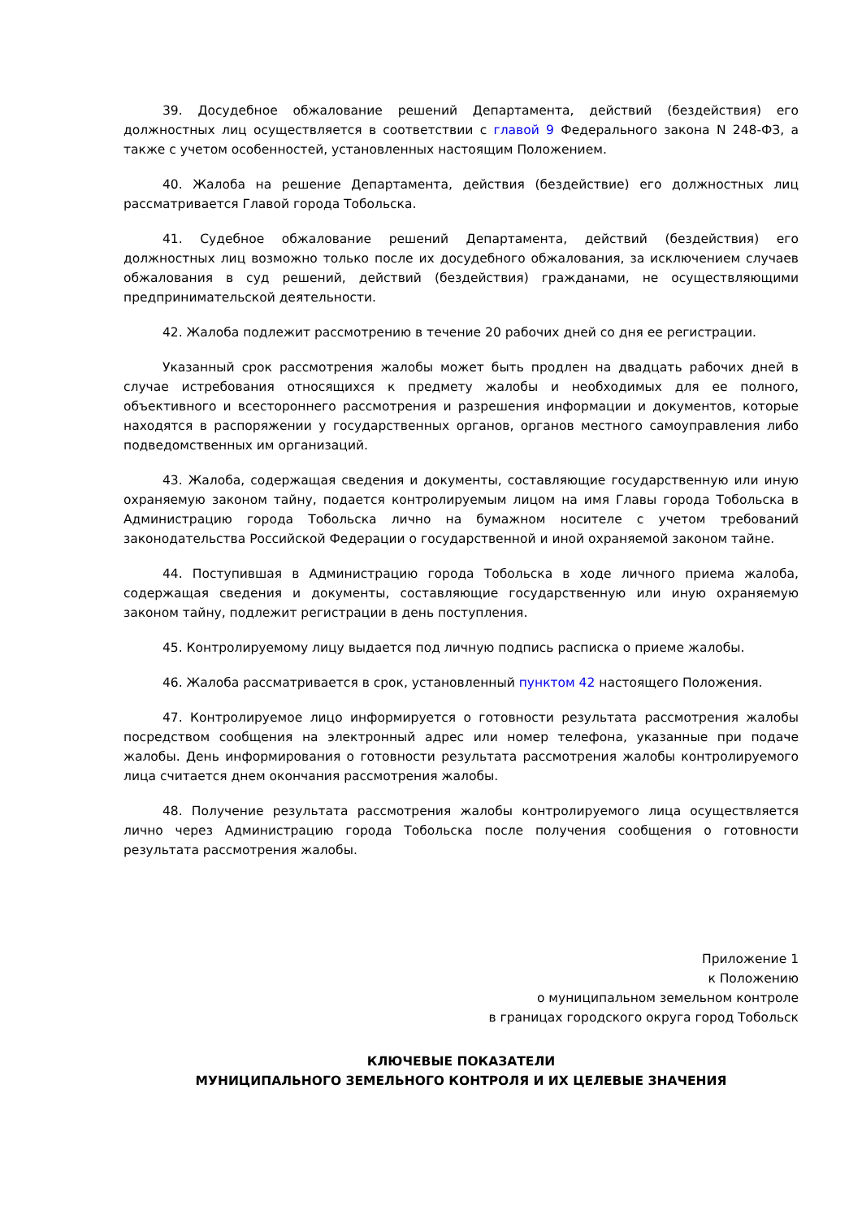39. Досудебное обжалование решений Департамента, действий (бездействия) его должностных лиц осуществляется в соответствии с главой 9 Федерального закона N 248-ФЗ, а также с учетом особенностей, установленных настоящим Положением.
40. Жалоба на решение Департамента, действия (бездействие) его должностных лиц рассматривается Главой города Тобольска.
41. Судебное обжалование решений Департамента, действий (бездействия) его должностных лиц возможно только после их досудебного обжалования, за исключением случаев обжалования в суд решений, действий (бездействия) гражданами, не осуществляющими предпринимательской деятельности.
42. Жалоба подлежит рассмотрению в течение 20 рабочих дней со дня ее регистрации.
Указанный срок рассмотрения жалобы может быть продлен на двадцать рабочих дней в случае истребования относящихся к предмету жалобы и необходимых для ее полного, объективного и всестороннего рассмотрения и разрешения информации и документов, которые находятся в распоряжении у государственных органов, органов местного самоуправления либо подведомственных им организаций.
43. Жалоба, содержащая сведения и документы, составляющие государственную или иную охраняемую законом тайну, подается контролируемым лицом на имя Главы города Тобольска в Администрацию города Тобольска лично на бумажном носителе с учетом требований законодательства Российской Федерации о государственной и иной охраняемой законом тайне.
44. Поступившая в Администрацию города Тобольска в ходе личного приема жалоба, содержащая сведения и документы, составляющие государственную или иную охраняемую законом тайну, подлежит регистрации в день поступления.
45. Контролируемому лицу выдается под личную подпись расписка о приеме жалобы.
46. Жалоба рассматривается в срок, установленный пунктом 42 настоящего Положения.
47. Контролируемое лицо информируется о готовности результата рассмотрения жалобы посредством сообщения на электронный адрес или номер телефона, указанные при подаче жалобы. День информирования о готовности результата рассмотрения жалобы контролируемого лица считается днем окончания рассмотрения жалобы.
48. Получение результата рассмотрения жалобы контролируемого лица осуществляется лично через Администрацию города Тобольска после получения сообщения о готовности результата рассмотрения жалобы.
Приложение 1
к Положению
о муниципальном земельном контроле
в границах городского округа город Тобольск
КЛЮЧЕВЫЕ ПОКАЗАТЕЛИ
МУНИЦИПАЛЬНОГО ЗЕМЕЛЬНОГО КОНТРОЛЯ И ИХ ЦЕЛЕВЫЕ ЗНАЧЕНИЯ